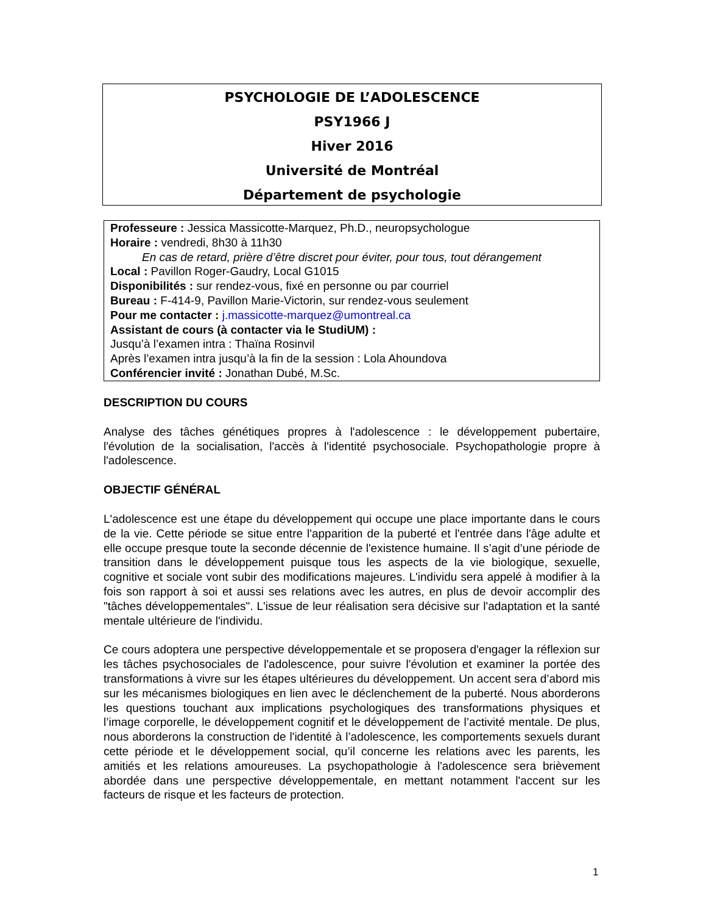PSYCHOLOGIE DE L’ADOLESCENCE
PSY1966 J
Hiver 2016
Université de Montréal
Département de psychologie
Professeure : Jessica Massicotte-Marquez, Ph.D., neuropsychologue
Horaire : vendredi, 8h30 à 11h30
En cas de retard, prière d’être discret pour éviter, pour tous, tout dérangement
Local : Pavillon Roger-Gaudry, Local G1015
Disponibilités : sur rendez-vous, fixé en personne ou par courriel
Bureau : F-414-9, Pavillon Marie-Victorin, sur rendez-vous seulement
Pour me contacter : j.massicotte-marquez@umontreal.ca
Assistant de cours (à contacter via le StudiUM) :
Jusqu’à l’examen intra : Thaïna Rosinvil
Après l’examen intra jusqu’à la fin de la session : Lola Ahoundova
Conférencier invité : Jonathan Dubé, M.Sc.
DESCRIPTION DU COURS
Analyse des tâches génétiques propres à l'adolescence : le développement pubertaire, l'évolution de la socialisation, l'accès à l'identité psychosociale. Psychopathologie propre à l'adolescence.
OBJECTIF GÉNÉRAL
L'adolescence est une étape du développement qui occupe une place importante dans le cours de la vie. Cette période se situe entre l'apparition de la puberté et l'entrée dans l'âge adulte et elle occupe presque toute la seconde décennie de l'existence humaine. Il s’agit d’une période de transition dans le développement puisque tous les aspects de la vie biologique, sexuelle, cognitive et sociale vont subir des modifications majeures. L'individu sera appelé à modifier à la fois son rapport à soi et aussi ses relations avec les autres, en plus de devoir accomplir des "tâches développementales". L'issue de leur réalisation sera décisive sur l'adaptation et la santé mentale ultérieure de l'individu.
Ce cours adoptera une perspective développementale et se proposera d'engager la réflexion sur les tâches psychosociales de l'adolescence, pour suivre l'évolution et examiner la portée des transformations à vivre sur les étapes ultérieures du développement. Un accent sera d’abord mis sur les mécanismes biologiques en lien avec le déclenchement de la puberté. Nous aborderons les questions touchant aux implications psychologiques des transformations physiques et l’image corporelle, le développement cognitif et le développement de l’activité mentale. De plus, nous aborderons la construction de l'identité à l’adolescence, les comportements sexuels durant cette période et le développement social, qu’il concerne les relations avec les parents, les amitiés et les relations amoureuses. La psychopathologie à l'adolescence sera brièvement abordée dans une perspective développementale, en mettant notamment l'accent sur les facteurs de risque et les facteurs de protection.
1